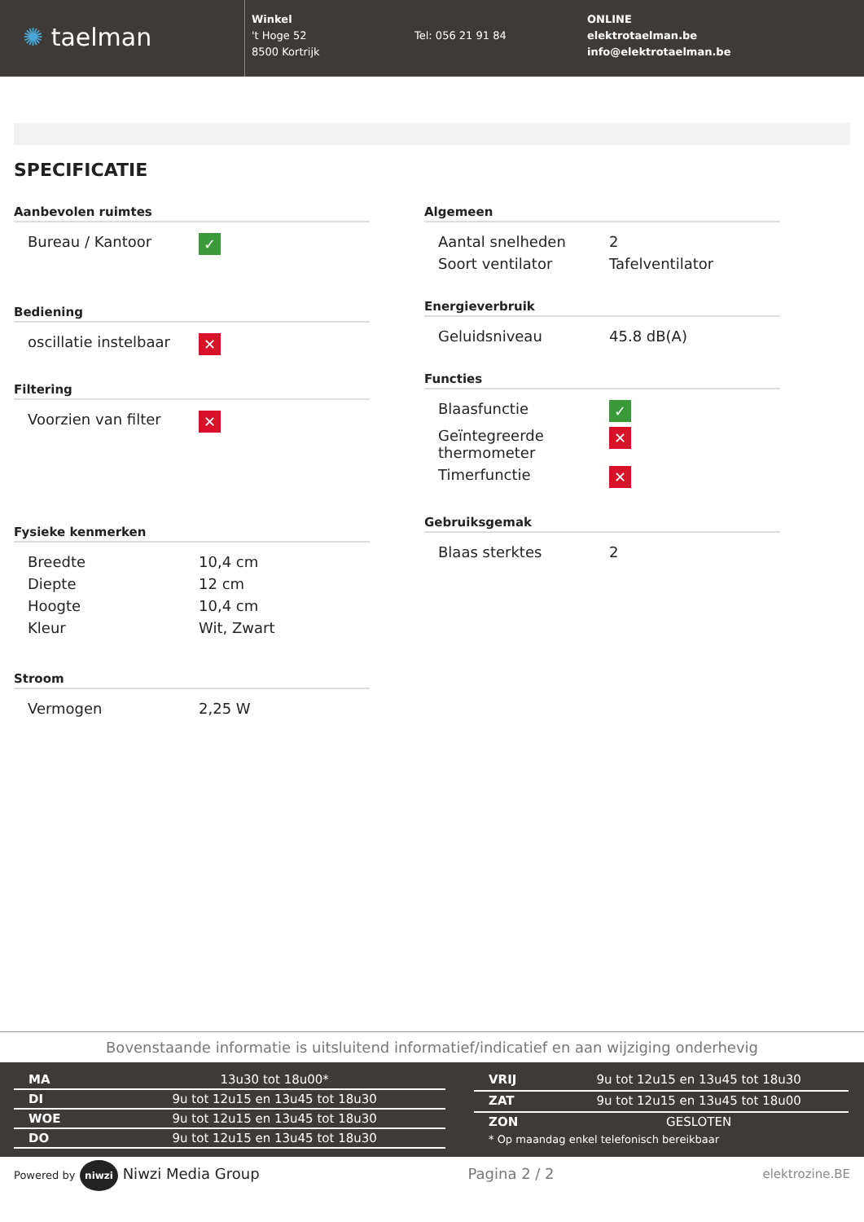✺ taelman
Winkel
't Hoge 52
8500 Kortrijk
Tel: 056 21 91 84
ONLINE
elektrotaelman.be
info@elektrotaelman.be
SPECIFICATIE
Aanbevolen ruimtes
| Bureau / Kantoor | ✓ |
Bediening
| oscillatie instelbaar | ✕ |
Filtering
| Voorzien van filter | ✕ |
Fysieke kenmerken
| Breedte | 10,4 cm |
| Diepte | 12 cm |
| Hoogte | 10,4 cm |
| Kleur | Wit, Zwart |
Stroom
| Vermogen | 2,25 W |
Algemeen
| Aantal snelheden | 2 |
| Soort ventilator | Tafelventilator |
Energieverbruik
| Geluidsniveau | 45.8 dB(A) |
Functies
| Blaasfunctie | ✓ |
| Geïntegreerde thermometer | ✕ |
| Timerfunctie | ✕ |
Gebruiksgemak
| Blaas sterktes | 2 |
Bovenstaande informatie is uitsluitend informatief/indicatief en aan wijziging onderhevig
| MA | 13u30 tot 18u00* |
| DI | 9u tot 12u15 en 13u45 tot 18u30 |
| WOE | 9u tot 12u15 en 13u45 tot 18u30 |
| DO | 9u tot 12u15 en 13u45 tot 18u30 |
| VRIJ | 9u tot 12u15 en 13u45 tot 18u30 |
| ZAT | 9u tot 12u15 en 13u45 tot 18u00 |
| ZON | GESLOTEN |
| * Op maandag enkel telefonisch bereikbaar | |
Powered by niwzi Niwzi Media Group Pagina 2 / 2 elektrozine.BE